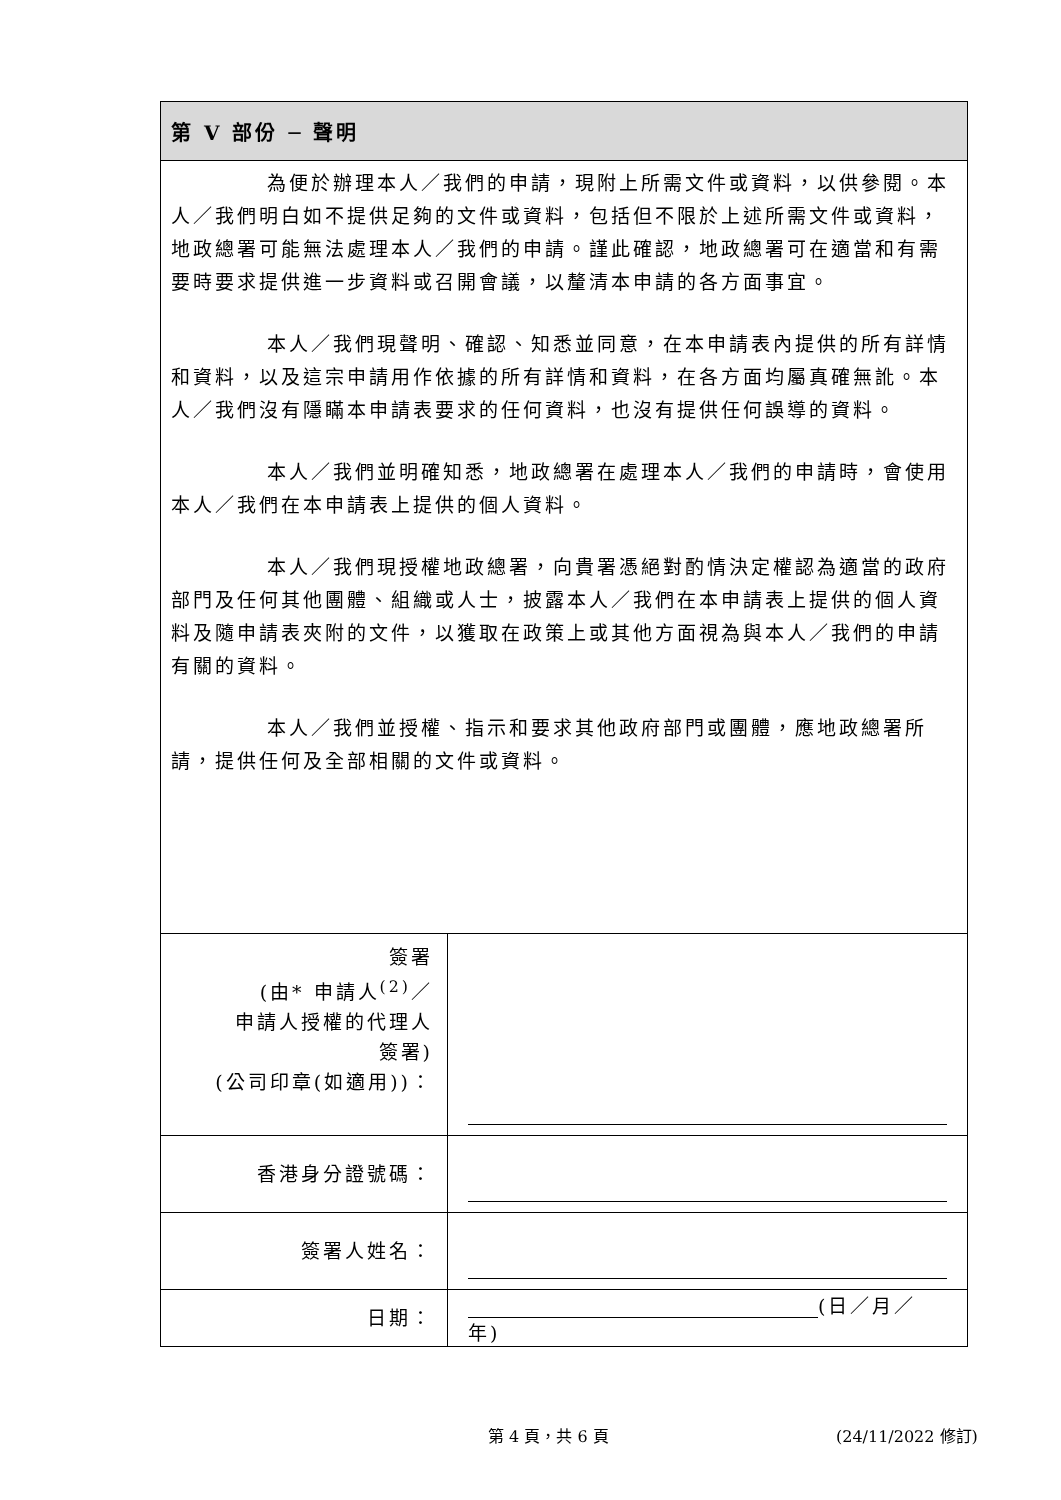| 第 V 部份 ─ 聲明 | |
| 為便於辦理本人／我們的申請，現附上所需文件或資料，以供參閱。本人／我們明白如不提供足夠的文件或資料，包括但不限於上述所需文件或資料，地政總署可能無法處理本人／我們的申請。謹此確認，地政總署可在適當和有需要時要求提供進一步資料或召開會議，以釐清本申請的各方面事宜。 本人／我們現聲明、確認、知悉並同意，在本申請表內提供的所有詳情和資料，以及這宗申請用作依據的所有詳情和資料，在各方面均屬真確無訛。本人／我們沒有隱瞞本申請表要求的任何資料，也沒有提供任何誤導的資料。 本人／我們並明確知悉，地政總署在處理本人／我們的申請時，會使用本人／我們在本申請表上提供的個人資料。 本人／我們現授權地政總署，向貴署憑絕對酌情決定權認為適當的政府部門及任何其他團體、組織或人士，披露本人／我們在本申請表上提供的個人資料及隨申請表夾附的文件，以獲取在政策上或其他方面視為與本人／我們的申請有關的資料。 本人／我們並授權、指示和要求其他政府部門或團體，應地政總署所請，提供任何及全部相關的文件或資料。 | |
| 簽署 (由* 申請人<sup>(2)</sup>／ 申請人授權的代理人 簽署) (公司印章(如適用))： | |
| 香港身分證號碼： | |
| 簽署人姓名： | |
| 日期： | (日／月／年) |
第 4 頁，共 6 頁 (24/11/2022 修訂)